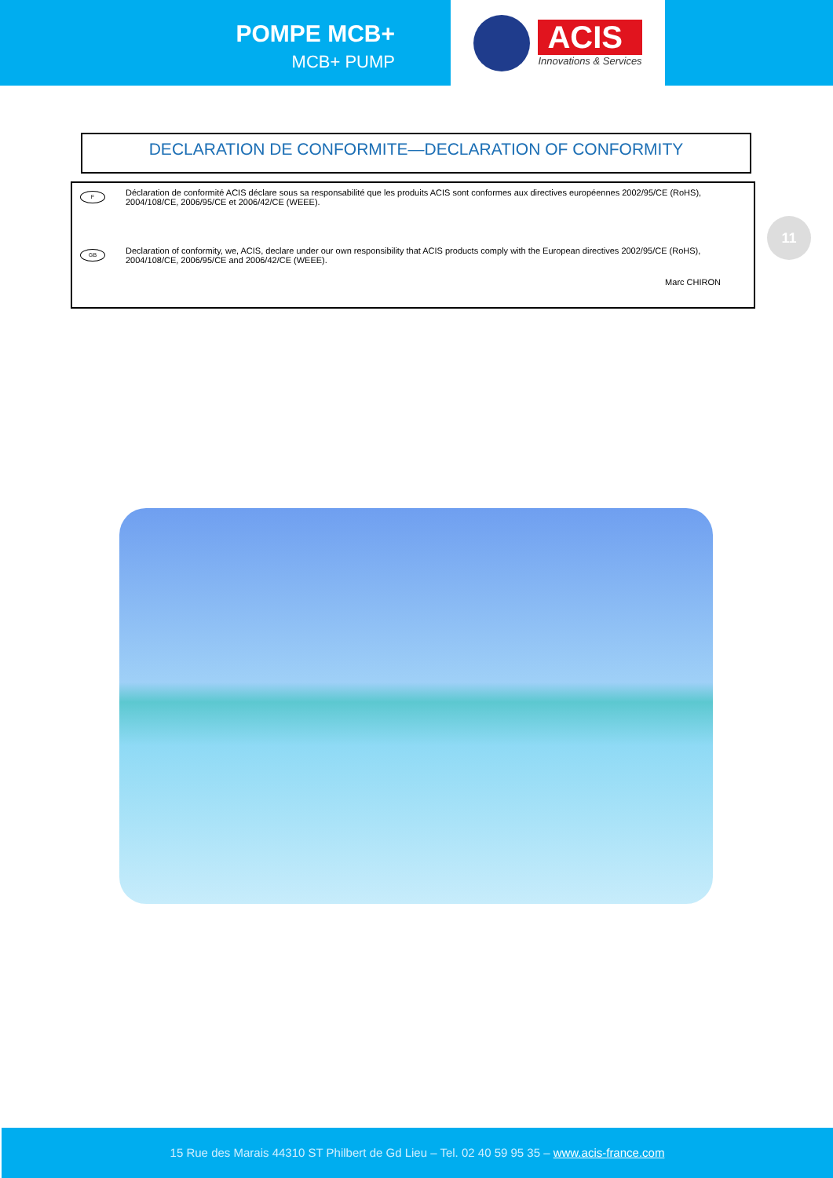POMPE MCB+
MCB+ PUMP
ACIS
Innovations & Services
DECLARATION DE CONFORMITE—DECLARATION OF CONFORMITY
F
Déclaration de conformité ACIS déclare sous sa responsabilité que les produits ACIS sont conformes aux directives européennes 2002/95/CE (RoHS), 2004/108/CE, 2006/95/CE et 2006/42/CE (WEEE).
GB
Declaration of conformity, we, ACIS, declare under our own responsibility that ACIS products comply with the European directives 2002/95/CE (RoHS), 2004/108/CE, 2006/95/CE and 2006/42/CE (WEEE).
Marc CHIRON
11
15 Rue des Marais 44310 ST Philbert de Gd Lieu – Tel. 02 40 59 95 35 – www.acis-france.com